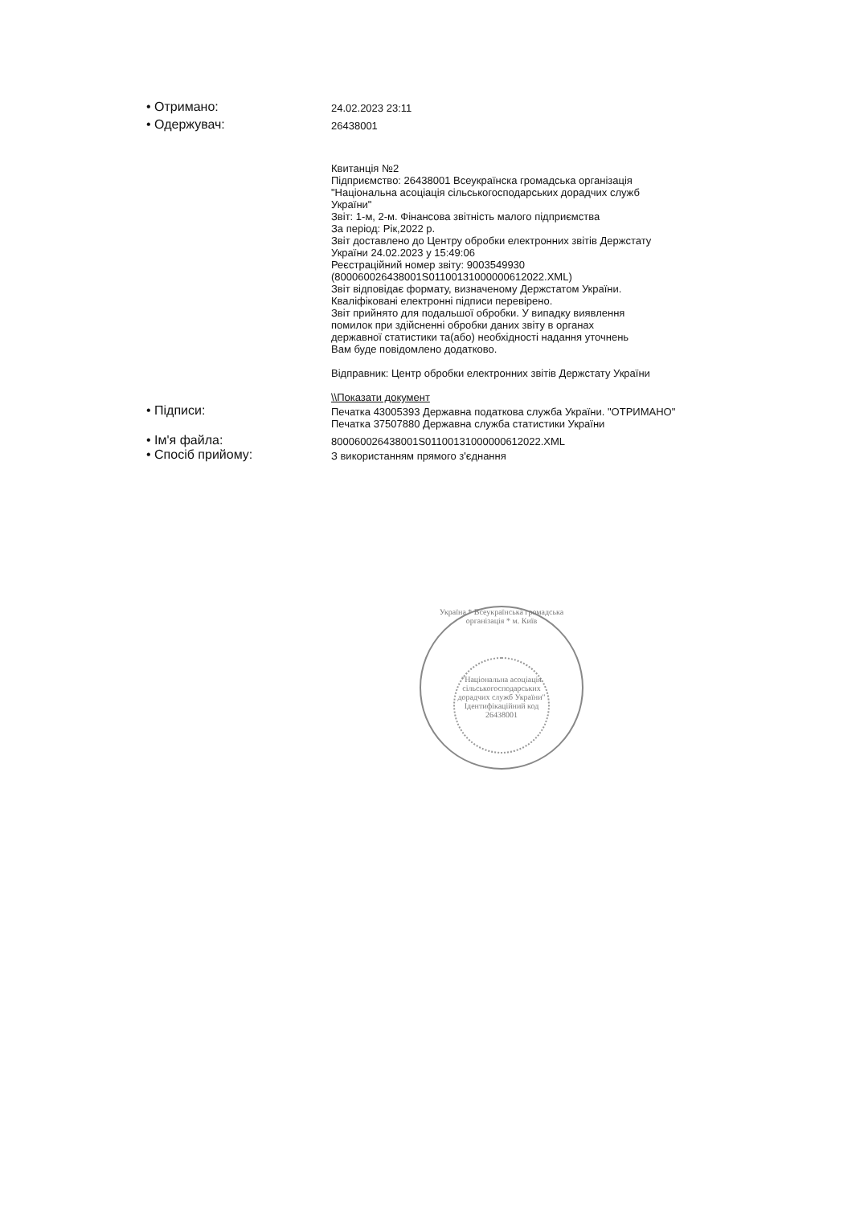• Отримано:
24.02.2023 23:11
• Одержувач:
26438001
Квитанція №2
Підприємство: 26438001 Всеукраїнска громадська організація
"Національна асоціація сільськогосподарських дорадчих служб
України"
Звіт: 1-м, 2-м. Фінансова звітність малого підприємства
За період: Рік,2022 р.
Звіт доставлено до Центру обробки електронних звітів Держстату
України 24.02.2023 у 15:49:06
Реєстраційний номер звіту: 9003549930
(800060026438001S01100131000000612022.XML)
Звіт відповідає формату, визначеному Держстатом України.
Кваліфіковані електронні підписи перевірено.
Звіт прийнято для подальшої обробки. У випадку виявлення
помилок при здійсненні обробки даних звіту в органах
державної статистики та(або) необхідності надання уточнень
Вам буде повідомлено додатково.
Відправник: Центр обробки електронних звітів Держстату України
\\Показати документ
• Підписи:
Печатка 43005393 Державна податкова служба України. "ОТРИМАНО"
Печатка 37507880 Державна служба статистики України
• Ім'я файла:
800060026438001S01100131000000612022.XML
• Спосіб прийому:
З використанням прямого з'єднання
Україна * Всеукраїнська громадська організація * м. Київ
"Національна асоціація сільськогосподарських дорадчих служб України"
Ідентифікаційний код 26438001